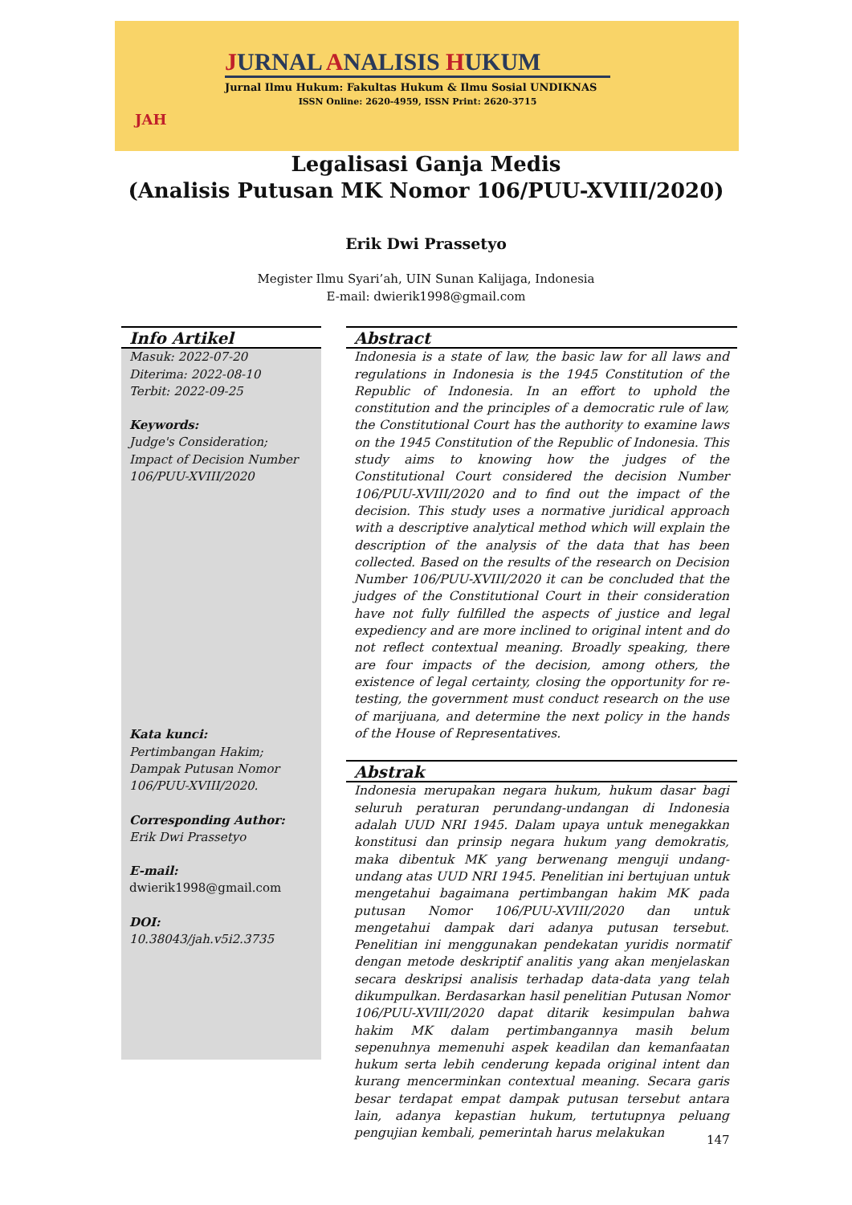JURNAL ANALISIS HUKUM
Jurnal Ilmu Hukum: Fakultas Hukum & Ilmu Sosial UNDIKNAS
ISSN Online: 2620-4959, ISSN Print: 2620-3715
JAH
Legalisasi Ganja Medis
(Analisis Putusan MK Nomor 106/PUU-XVIII/2020)
Erik Dwi Prassetyo
Megister Ilmu Syari’ah, UIN Sunan Kalijaga, Indonesia
E-mail: dwierik1998@gmail.com
Info Artikel
Masuk: 2022-07-20
Diterima: 2022-08-10
Terbit: 2022-09-25
Keywords:
Judge's Consideration; Impact of Decision Number 106/PUU-XVIII/2020
Kata kunci:
Pertimbangan Hakim; Dampak Putusan Nomor 106/PUU-XVIII/2020.
Corresponding Author:
Erik Dwi Prassetyo
E-mail:
dwierik1998@gmail.com
DOI:
10.38043/jah.v5i2.3735
Abstract
Indonesia is a state of law, the basic law for all laws and regulations in Indonesia is the 1945 Constitution of the Republic of Indonesia. In an effort to uphold the constitution and the principles of a democratic rule of law, the Constitutional Court has the authority to examine laws on the 1945 Constitution of the Republic of Indonesia. This study aims to knowing how the judges of the Constitutional Court considered the decision Number 106/PUU-XVIII/2020 and to find out the impact of the decision. This study uses a normative juridical approach with a descriptive analytical method which will explain the description of the analysis of the data that has been collected. Based on the results of the research on Decision Number 106/PUU-XVIII/2020 it can be concluded that the judges of the Constitutional Court in their consideration have not fully fulfilled the aspects of justice and legal expediency and are more inclined to original intent and do not reflect contextual meaning. Broadly speaking, there are four impacts of the decision, among others, the existence of legal certainty, closing the opportunity for re-testing, the government must conduct research on the use of marijuana, and determine the next policy in the hands of the House of Representatives.
Abstrak
Indonesia merupakan negara hukum, hukum dasar bagi seluruh peraturan perundang-undangan di Indonesia adalah UUD NRI 1945. Dalam upaya untuk menegakkan konstitusi dan prinsip negara hukum yang demokratis, maka dibentuk MK yang berwenang menguji undang-undang atas UUD NRI 1945. Penelitian ini bertujuan untuk mengetahui bagaimana pertimbangan hakim MK pada putusan Nomor 106/PUU-XVIII/2020 dan untuk mengetahui dampak dari adanya putusan tersebut. Penelitian ini menggunakan pendekatan yuridis normatif dengan metode deskriptif analitis yang akan menjelaskan secara deskripsi analisis terhadap data-data yang telah dikumpulkan. Berdasarkan hasil penelitian Putusan Nomor 106/PUU-XVIII/2020 dapat ditarik kesimpulan bahwa hakim MK dalam pertimbangannya masih belum sepenuhnya memenuhi aspek keadilan dan kemanfaatan hukum serta lebih cenderung kepada original intent dan kurang mencerminkan contextual meaning. Secara garis besar terdapat empat dampak putusan tersebut antara lain, adanya kepastian hukum, tertutupnya peluang pengujian kembali, pemerintah harus melakukan
147